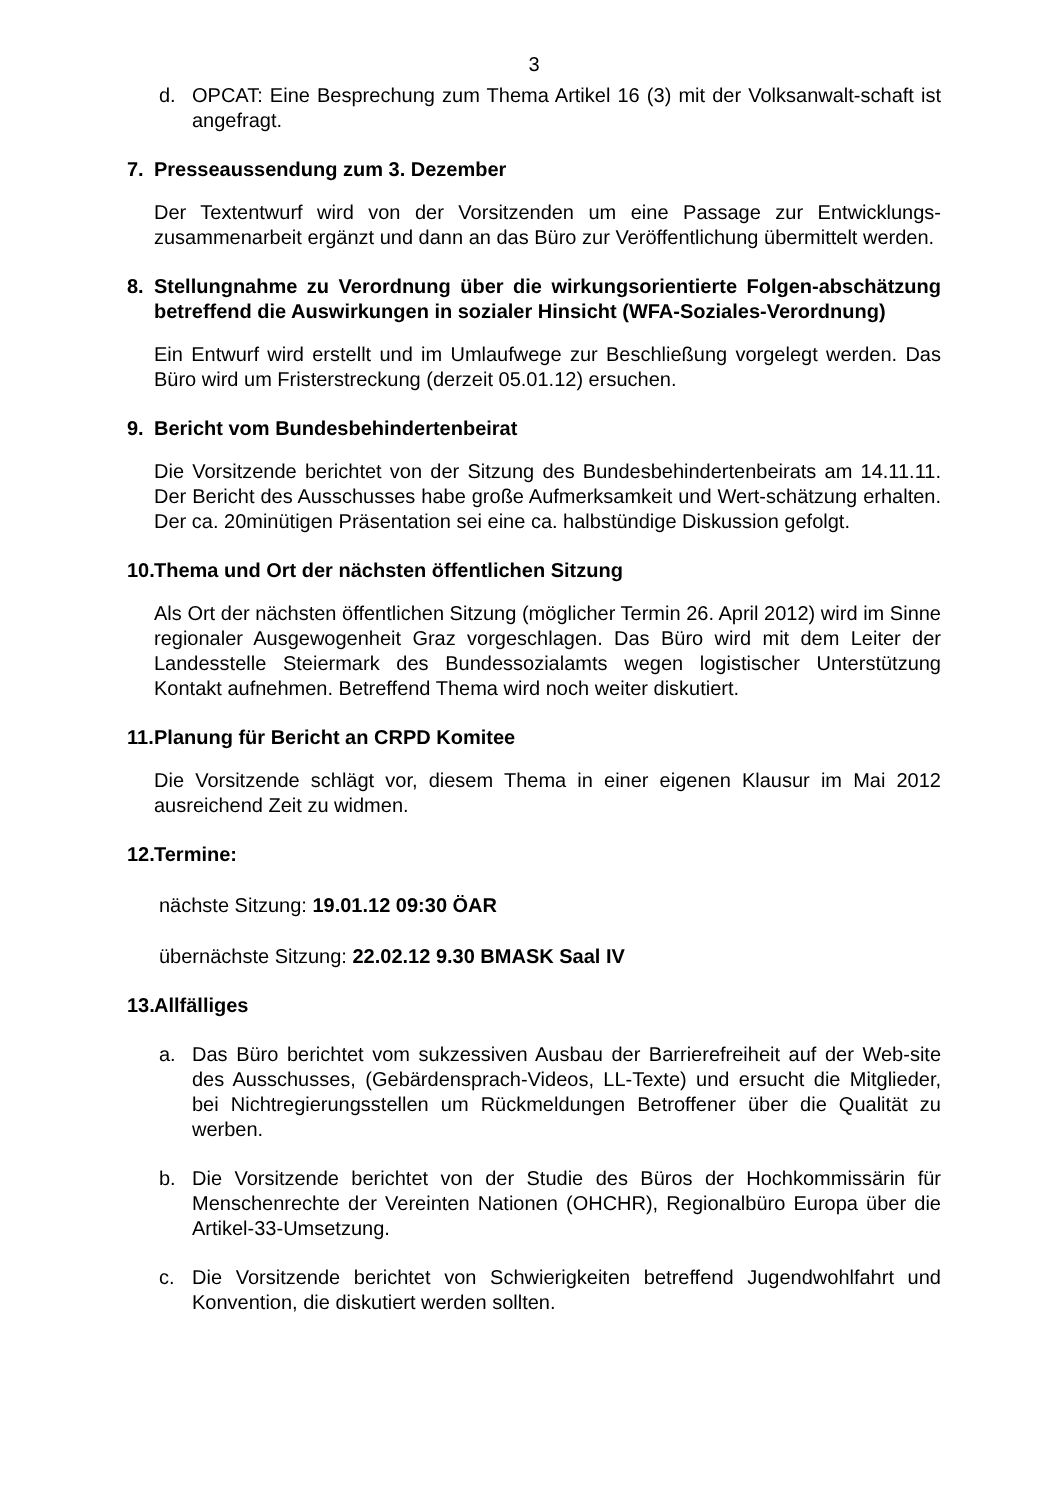3
d. OPCAT: Eine Besprechung zum Thema Artikel 16 (3) mit der Volksanwalt-schaft ist angefragt.
7. Presseaussendung zum 3. Dezember
Der Textentwurf wird von der Vorsitzenden um eine Passage zur Entwicklungs-zusammenarbeit ergänzt und dann an das Büro zur Veröffentlichung übermittelt werden.
8. Stellungnahme zu Verordnung über die wirkungsorientierte Folgen-abschätzung betreffend die Auswirkungen in sozialer Hinsicht (WFA-Soziales-Verordnung)
Ein Entwurf wird erstellt und im Umlaufwege zur Beschließung vorgelegt werden. Das Büro wird um Fristerstreckung (derzeit 05.01.12) ersuchen.
9. Bericht vom Bundesbehindertenbeirat
Die Vorsitzende berichtet von der Sitzung des Bundesbehindertenbeirats am 14.11.11. Der Bericht des Ausschusses habe große Aufmerksamkeit und Wert-schätzung erhalten. Der ca. 20minütigen Präsentation sei eine ca. halbstündige Diskussion gefolgt.
10. Thema und Ort der nächsten öffentlichen Sitzung
Als Ort der nächsten öffentlichen Sitzung (möglicher Termin 26. April 2012) wird im Sinne regionaler Ausgewogenheit Graz vorgeschlagen. Das Büro wird mit dem Leiter der Landesstelle Steiermark des Bundessozialamts wegen logistischer Unterstützung Kontakt aufnehmen. Betreffend Thema wird noch weiter diskutiert.
11. Planung für Bericht an CRPD Komitee
Die Vorsitzende schlägt vor, diesem Thema in einer eigenen Klausur im Mai 2012 ausreichend Zeit zu widmen.
12. Termine:
nächste Sitzung: 19.01.12 09:30 ÖAR
übernächste Sitzung: 22.02.12 9.30 BMASK Saal IV
13. Allfälliges
a. Das Büro berichtet vom sukzessiven Ausbau der Barrierefreiheit auf der Web-site des Ausschusses, (Gebärdensprach-Videos, LL-Texte) und ersucht die Mitglieder, bei Nichtregierungsstellen um Rückmeldungen Betroffener über die Qualität zu werben.
b. Die Vorsitzende berichtet von der Studie des Büros der Hochkommissärin für Menschenrechte der Vereinten Nationen (OHCHR), Regionalbüro Europa über die Artikel-33-Umsetzung.
c. Die Vorsitzende berichtet von Schwierigkeiten betreffend Jugendwohlfahrt und Konvention, die diskutiert werden sollten.